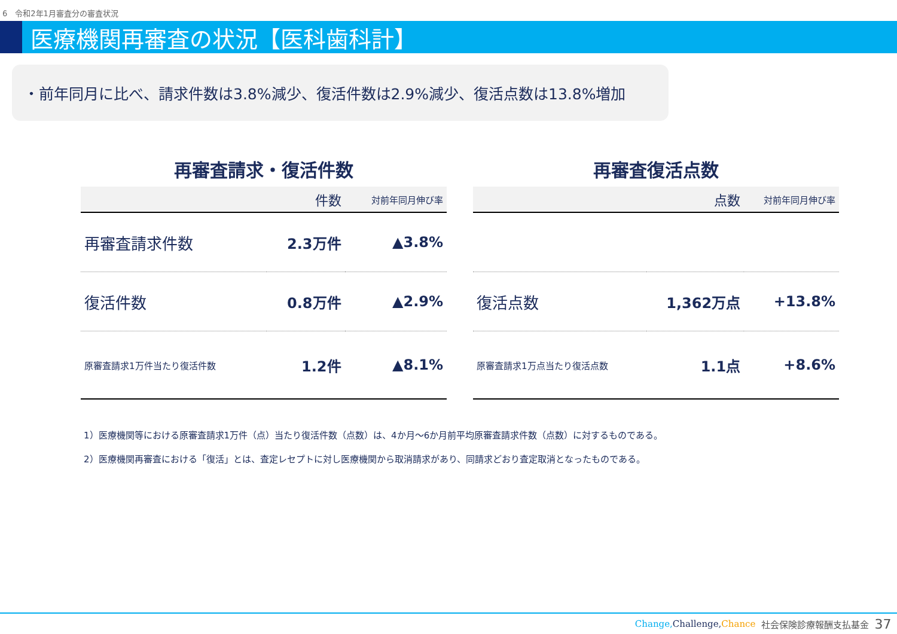6　令和2年1月審査分の審査状況
医療機関再審査の状況【医科歯科計】
・前年同月に比べ、請求件数は3.8%減少、復活件数は2.9%減少、復活点数は13.8%増加
再審査請求・復活件数
| | 件数 | 対前年同月伸び率 |
| --- | --- | --- |
| 再審査請求件数 | 2.3万件 | ▲3.8% |
| 復活件数 | 0.8万件 | ▲2.9% |
| 原審査請求1万件当たり復活件数 | 1.2件 | ▲8.1% |
再審査復活点数
| | 点数 | 対前年同月伸び率 |
| --- | --- | --- |
| 復活点数 | 1,362万点 | +13.8% |
| 原審査請求1万点当たり復活点数 | 1.1点 | +8.6% |
1）医療機関等における原審査請求1万件（点）当たり復活件数（点数）は、4か月～6か月前平均原審査請求件数（点数）に対するものである。
2）医療機関再審査における「復活」とは、査定レセプトに対し医療機関から取消請求があり、同請求どおり査定取消となったものである。
Change, Challenge,Chance 社会保険診療報酬支払基金 37